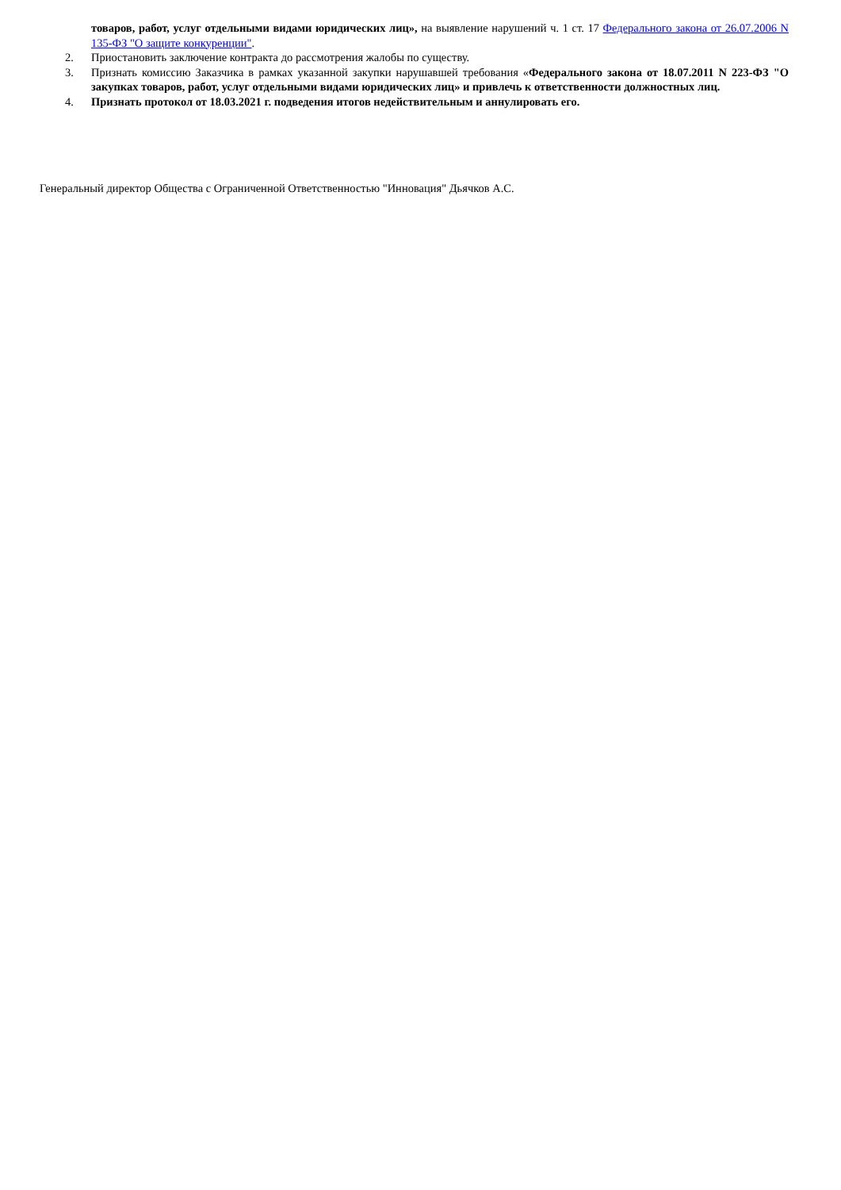товаров, работ, услуг отдельными видами юридических лиц», на выявление нарушений ч. 1 ст. 17 Федерального закона от 26.07.2006 N 135-ФЗ "О защите конкуренции".
2. Приостановить заключение контракта до рассмотрения жалобы по существу.
3. Признать комиссию Заказчика в рамках указанной закупки нарушавшей требования «Федерального закона от 18.07.2011 N 223-ФЗ "О закупках товаров, работ, услуг отдельными видами юридических лиц» и привлечь к ответственности должностных лиц.
4. Признать протокол от 18.03.2021 г. подведения итогов недействительным и аннулировать его.
Генеральный директор Общества с Ограниченной Ответственностью "Инновация" Дьячков А.С.